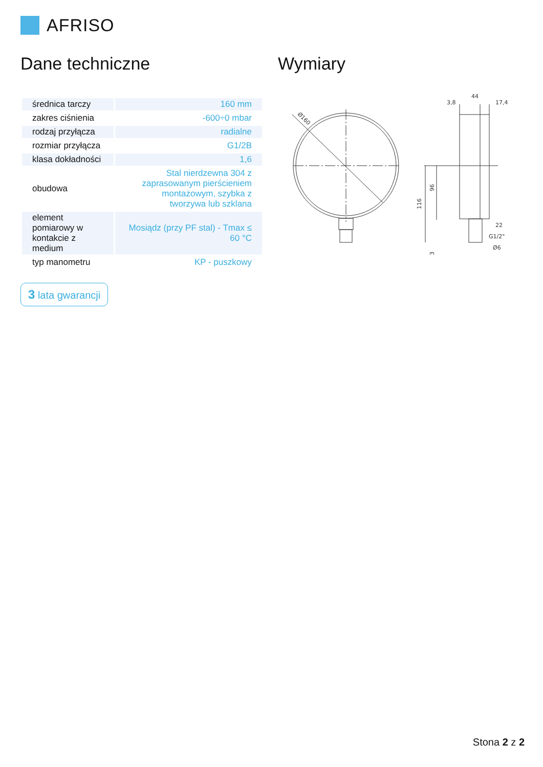AFRISO
Dane techniczne
| średnica tarczy | 160 mm |
| zakres ciśnienia | -600÷0 mbar |
| rodzaj przyłącza | radialne |
| rozmiar przyłącza | G1/2B |
| klasa dokładności | 1,6 |
| obudowa | Stal nierdzewna 304 z zaprasowanym pierścieniem montażowym, szybka z tworzywa lub szklana |
| element pomiarowy w kontakcie z medium | Mosiądz (przy PF stal) - Tmax ≤ 60 °C |
| typ manometru | KP - puszkowy |
3 lata gwarancji
Wymiary
Ø160
44
3,8
17,4
116
96
22
G1/2"
Ø6
3
Stona 2 z 2